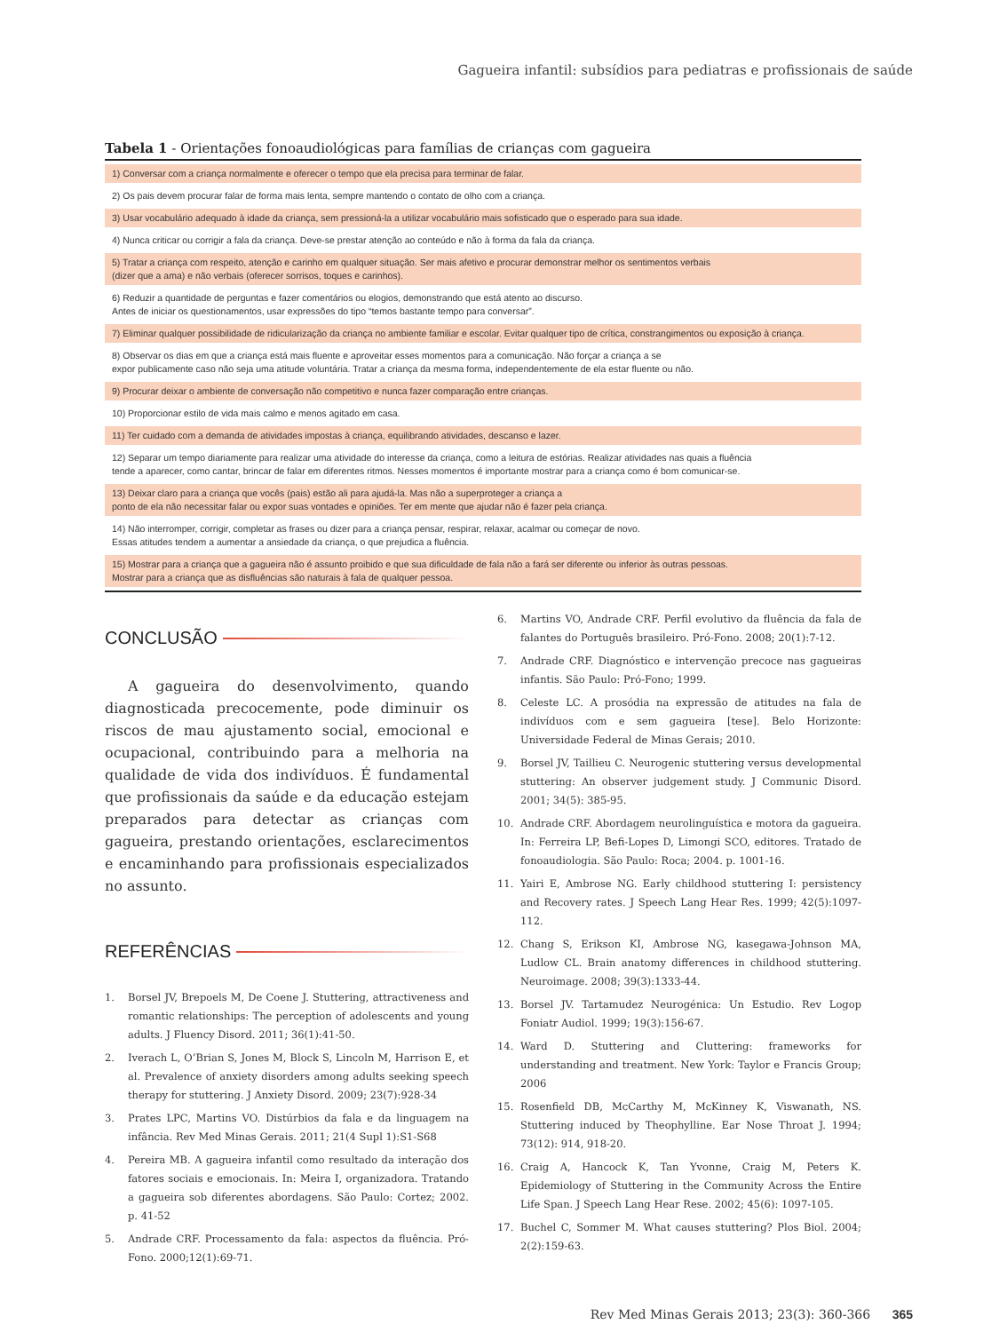Gagueira infantil: subsídios para pediatras e profissionais de saúde
Tabela 1 - Orientações fonoaudiológicas para famílias de crianças com gagueira
| 1) Conversar com a criança normalmente e oferecer o tempo que ela precisa para terminar de falar. |
| 2) Os pais devem procurar falar de forma mais lenta, sempre mantendo o contato de olho com a criança. |
| 3) Usar vocabulário adequado à idade da criança, sem pressioná-la a utilizar vocabulário mais sofisticado que o esperado para sua idade. |
| 4) Nunca criticar ou corrigir a fala da criança. Deve-se prestar atenção ao conteúdo e não à forma da fala da criança. |
| 5) Tratar a criança com respeito, atenção e carinho em qualquer situação. Ser mais afetivo e procurar demonstrar melhor os sentimentos verbais (dizer que a ama) e não verbais (oferecer sorrisos, toques e carinhos). |
| 6) Reduzir a quantidade de perguntas e fazer comentários ou elogios, demonstrando que está atento ao discurso. Antes de iniciar os questionamentos, usar expressões do tipo “temos bastante tempo para conversar”. |
| 7) Eliminar qualquer possibilidade de ridicularização da criança no ambiente familiar e escolar. Evitar qualquer tipo de crítica, constrangimentos ou exposição à criança. |
| 8) Observar os dias em que a criança está mais fluente e aproveitar esses momentos para a comunicação. Não forçar a criança a se expor publicamente caso não seja uma atitude voluntária. Tratar a criança da mesma forma, independentemente de ela estar fluente ou não. |
| 9) Procurar deixar o ambiente de conversação não competitivo e nunca fazer comparação entre crianças. |
| 10) Proporcionar estilo de vida mais calmo e menos agitado em casa. |
| 11) Ter cuidado com a demanda de atividades impostas à criança, equilibrando atividades, descanso e lazer. |
| 12) Separar um tempo diariamente para realizar uma atividade do interesse da criança, como a leitura de estórias. Realizar atividades nas quais a fluência tende a aparecer, como cantar, brincar de falar em diferentes ritmos. Nesses momentos é importante mostrar para a criança como é bom comunicar-se. |
| 13) Deixar claro para a criança que vocês (pais) estão ali para ajudá-la. Mas não a superproteger a criança a ponto de ela não necessitar falar ou expor suas vontades e opiniões. Ter em mente que ajudar não é fazer pela criança. |
| 14) Não interromper, corrigir, completar as frases ou dizer para a criança pensar, respirar, relaxar, acalmar ou começar de novo. Essas atitudes tendem a aumentar a ansiedade da criança, o que prejudica a fluência. |
| 15) Mostrar para a criança que a gagueira não é assunto proibido e que sua dificuldade de fala não a fará ser diferente ou inferior às outras pessoas. Mostrar para a criança que as disfluências são naturais à fala de qualquer pessoa. |
CONCLUSÃO
A gagueira do desenvolvimento, quando diagnosticada precocemente, pode diminuir os riscos de mau ajustamento social, emocional e ocupacional, contribuindo para a melhoria na qualidade de vida dos indivíduos. É fundamental que profissionais da saúde e da educação estejam preparados para detectar as crianças com gagueira, prestando orientações, esclarecimentos e encaminhando para profissionais especializados no assunto.
REFERÊNCIAS
1. Borsel JV, Brepoels M, De Coene J. Stuttering, attractiveness and romantic relationships: The perception of adolescents and young adults. J Fluency Disord. 2011; 36(1):41-50.
2. Iverach L, O’Brian S, Jones M, Block S, Lincoln M, Harrison E, et al. Prevalence of anxiety disorders among adults seeking speech therapy for stuttering. J Anxiety Disord. 2009; 23(7):928-34
3. Prates LPC, Martins VO. Distúrbios da fala e da linguagem na infância. Rev Med Minas Gerais. 2011; 21(4 Supl 1):S1-S68
4. Pereira MB. A gagueira infantil como resultado da interação dos fatores sociais e emocionais. In: Meira I, organizadora. Tratando a gagueira sob diferentes abordagens. São Paulo: Cortez; 2002. p. 41-52
5. Andrade CRF. Processamento da fala: aspectos da fluência. Pró-Fono. 2000;12(1):69-71.
6. Martins VO, Andrade CRF. Perfil evolutivo da fluência da fala de falantes do Português brasileiro. Pró-Fono. 2008; 20(1):7-12.
7. Andrade CRF. Diagnóstico e intervenção precoce nas gagueiras infantis. São Paulo: Pró-Fono; 1999.
8. Celeste LC. A prosódia na expressão de atitudes na fala de indivíduos com e sem gagueira [tese]. Belo Horizonte: Universidade Federal de Minas Gerais; 2010.
9. Borsel JV, Taillieu C. Neurogenic stuttering versus developmental stuttering: An observer judgement study. J Communic Disord. 2001; 34(5): 385-95.
10. Andrade CRF. Abordagem neurolinguística e motora da gagueira. In: Ferreira LP, Befi-Lopes D, Limongi SCO, editores. Tratado de fonoaudiologia. São Paulo: Roca; 2004. p. 1001-16.
11. Yairi E, Ambrose NG. Early childhood stuttering I: persistency and Recovery rates. J Speech Lang Hear Res. 1999; 42(5):1097-112.
12. Chang S, Erikson KI, Ambrose NG, kasegawa-Johnson MA, Ludlow CL. Brain anatomy differences in childhood stuttering. Neuroimage. 2008; 39(3):1333-44.
13. Borsel JV. Tartamudez Neurogénica: Un Estudio. Rev Logop Foniatr Audiol. 1999; 19(3):156-67.
14. Ward D. Stuttering and Cluttering: frameworks for understanding and treatment. New York: Taylor e Francis Group; 2006
15. Rosenfield DB, McCarthy M, McKinney K, Viswanath, NS. Stuttering induced by Theophylline. Ear Nose Throat J. 1994; 73(12): 914, 918-20.
16. Craig A, Hancock K, Tan Yvonne, Craig M, Peters K. Epidemiology of Stuttering in the Community Across the Entire Life Span. J Speech Lang Hear Rese. 2002; 45(6): 1097-105.
17. Buchel C, Sommer M. What causes stuttering? Plos Biol. 2004; 2(2):159-63.
Rev Med Minas Gerais 2013; 23(3): 360-366 365